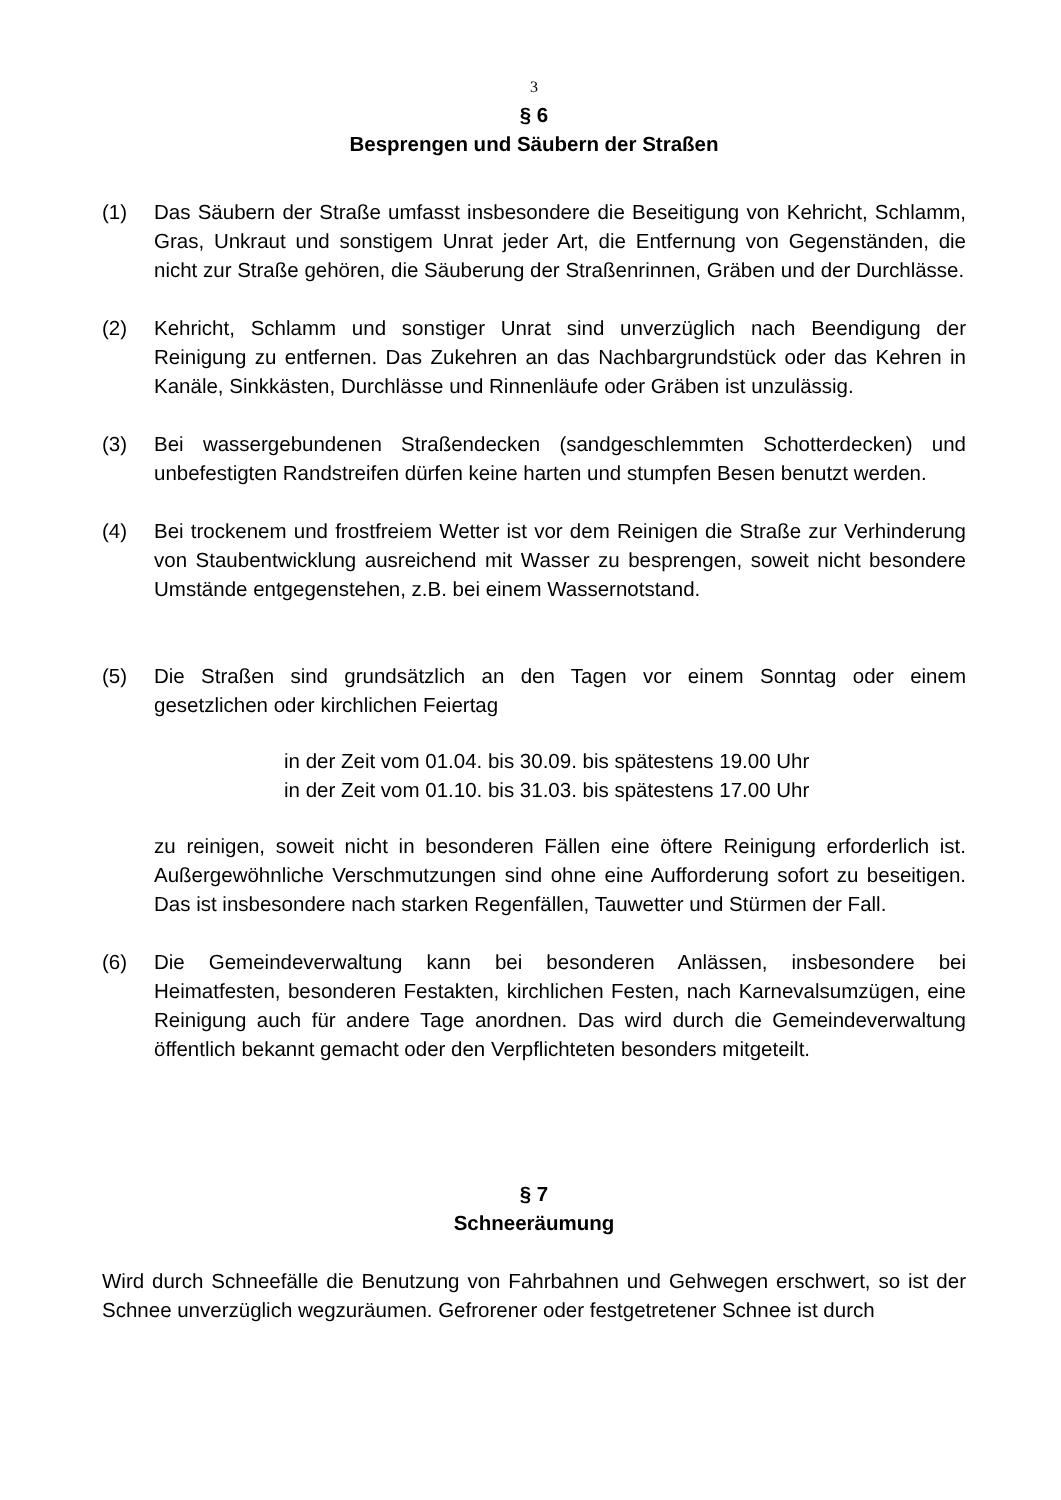3
§ 6
Besprengen und Säubern der Straßen
(1) Das Säubern der Straße umfasst insbesondere die Beseitigung von Kehricht, Schlamm, Gras, Unkraut und sonstigem Unrat jeder Art, die Entfernung von Gegenständen, die nicht zur Straße gehören, die Säuberung der Straßenrinnen, Gräben und der Durchlässe.
(2) Kehricht, Schlamm und sonstiger Unrat sind unverzüglich nach Beendigung der Reinigung zu entfernen. Das Zukehren an das Nachbargrundstück oder das Kehren in Kanäle, Sinkkästen, Durchlässe und Rinnenläufe oder Gräben ist unzulässig.
(3) Bei wassergebundenen Straßendecken (sandgeschlemmten Schotterdecken) und unbefestigten Randstreifen dürfen keine harten und stumpfen Besen benutzt werden.
(4) Bei trockenem und frostfreiem Wetter ist vor dem Reinigen die Straße zur Verhinderung von Staubentwicklung ausreichend mit Wasser zu besprengen, soweit nicht besondere Umstände entgegenstehen, z.B. bei einem Wassernotstand.
(5) Die Straßen sind grundsätzlich an den Tagen vor einem Sonntag oder einem gesetzlichen oder kirchlichen Feiertag
in der Zeit vom 01.04. bis 30.09. bis spätestens 19.00 Uhr
in der Zeit vom 01.10. bis 31.03. bis spätestens 17.00 Uhr
zu reinigen, soweit nicht in besonderen Fällen eine öftere Reinigung erforderlich ist. Außergewöhnliche Verschmutzungen sind ohne eine Aufforderung sofort zu beseitigen. Das ist insbesondere nach starken Regenfällen, Tauwetter und Stürmen der Fall.
(6) Die Gemeindeverwaltung kann bei besonderen Anlässen, insbesondere bei Heimatfesten, besonderen Festakten, kirchlichen Festen, nach Karnevalsumzügen, eine Reinigung auch für andere Tage anordnen. Das wird durch die Gemeindeverwaltung öffentlich bekannt gemacht oder den Verpflichteten besonders mitgeteilt.
§ 7
Schneeräumung
Wird durch Schneefälle die Benutzung von Fahrbahnen und Gehwegen erschwert, so ist der Schnee unverzüglich wegzuräumen. Gefrorener oder festgetretener Schnee ist durch